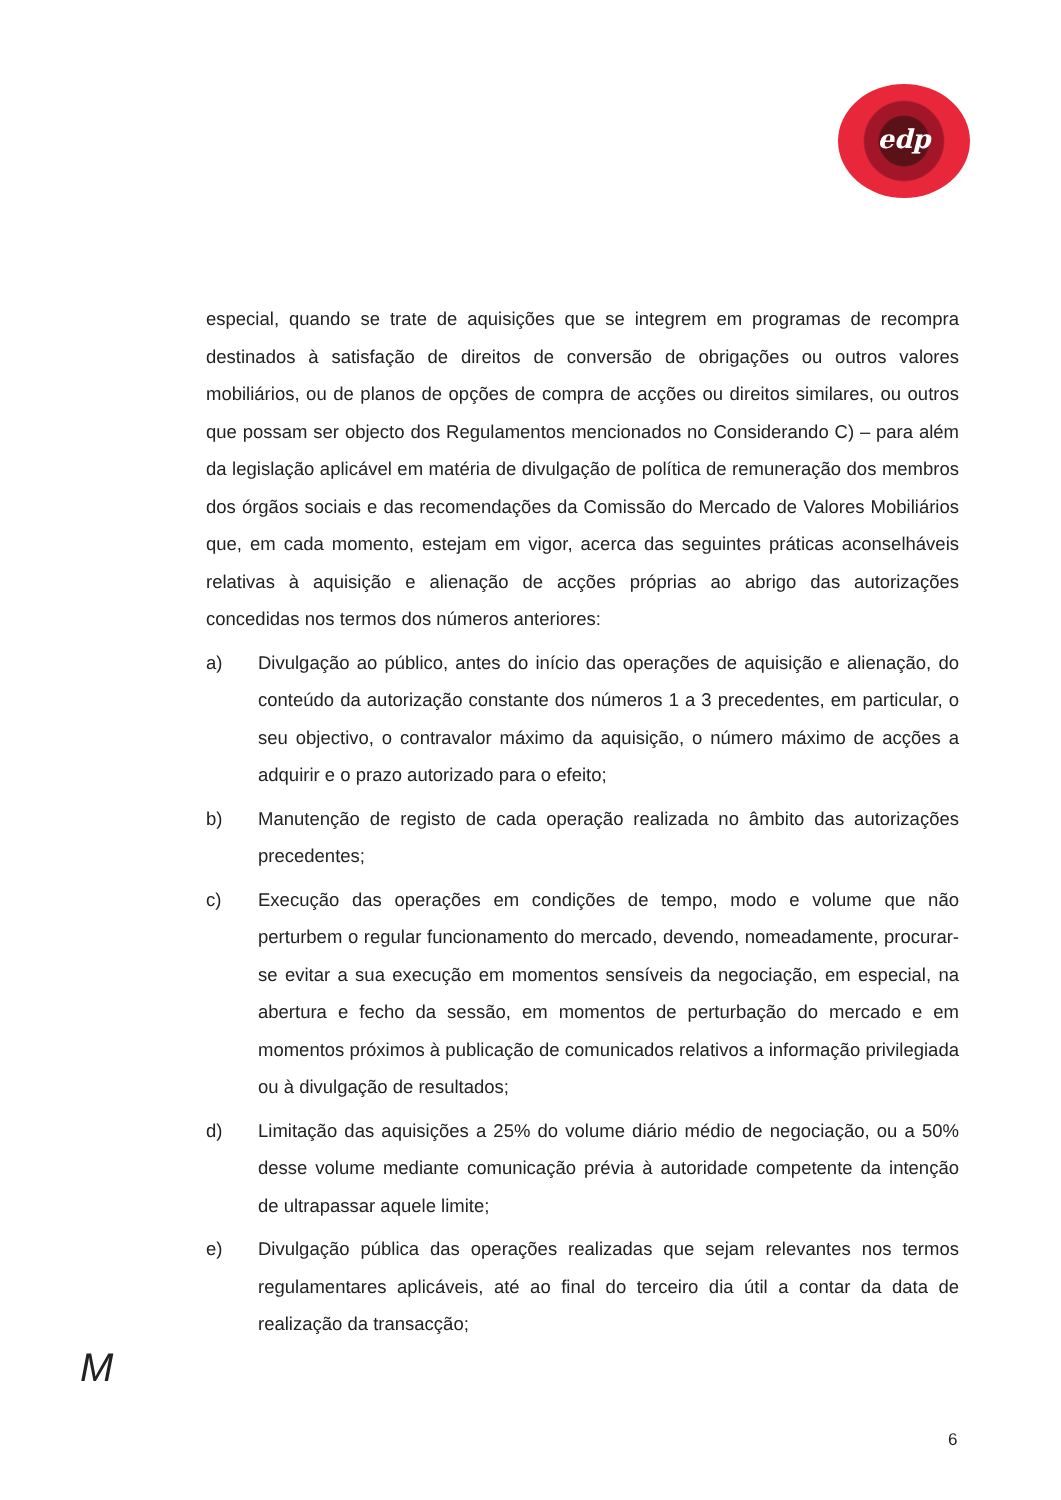edp
especial, quando se trate de aquisições que se integrem em programas de recompra destinados à satisfação de direitos de conversão de obrigações ou outros valores mobiliários, ou de planos de opções de compra de acções ou direitos similares, ou outros que possam ser objecto dos Regulamentos mencionados no Considerando C) – para além da legislação aplicável em matéria de divulgação de política de remuneração dos membros dos órgãos sociais e das recomendações da Comissão do Mercado de Valores Mobiliários que, em cada momento, estejam em vigor, acerca das seguintes práticas aconselháveis relativas à aquisição e alienação de acções próprias ao abrigo das autorizações concedidas nos termos dos números anteriores:
a) Divulgação ao público, antes do início das operações de aquisição e alienação, do conteúdo da autorização constante dos números 1 a 3 precedentes, em particular, o seu objectivo, o contravalor máximo da aquisição, o número máximo de acções a adquirir e o prazo autorizado para o efeito;
b) Manutenção de registo de cada operação realizada no âmbito das autorizações precedentes;
c) Execução das operações em condições de tempo, modo e volume que não perturbem o regular funcionamento do mercado, devendo, nomeadamente, procurar-se evitar a sua execução em momentos sensíveis da negociação, em especial, na abertura e fecho da sessão, em momentos de perturbação do mercado e em momentos próximos à publicação de comunicados relativos a informação privilegiada ou à divulgação de resultados;
d) Limitação das aquisições a 25% do volume diário médio de negociação, ou a 50% desse volume mediante comunicação prévia à autoridade competente da intenção de ultrapassar aquele limite;
e) Divulgação pública das operações realizadas que sejam relevantes nos termos regulamentares aplicáveis, até ao final do terceiro dia útil a contar da data de realização da transacção;
M
6